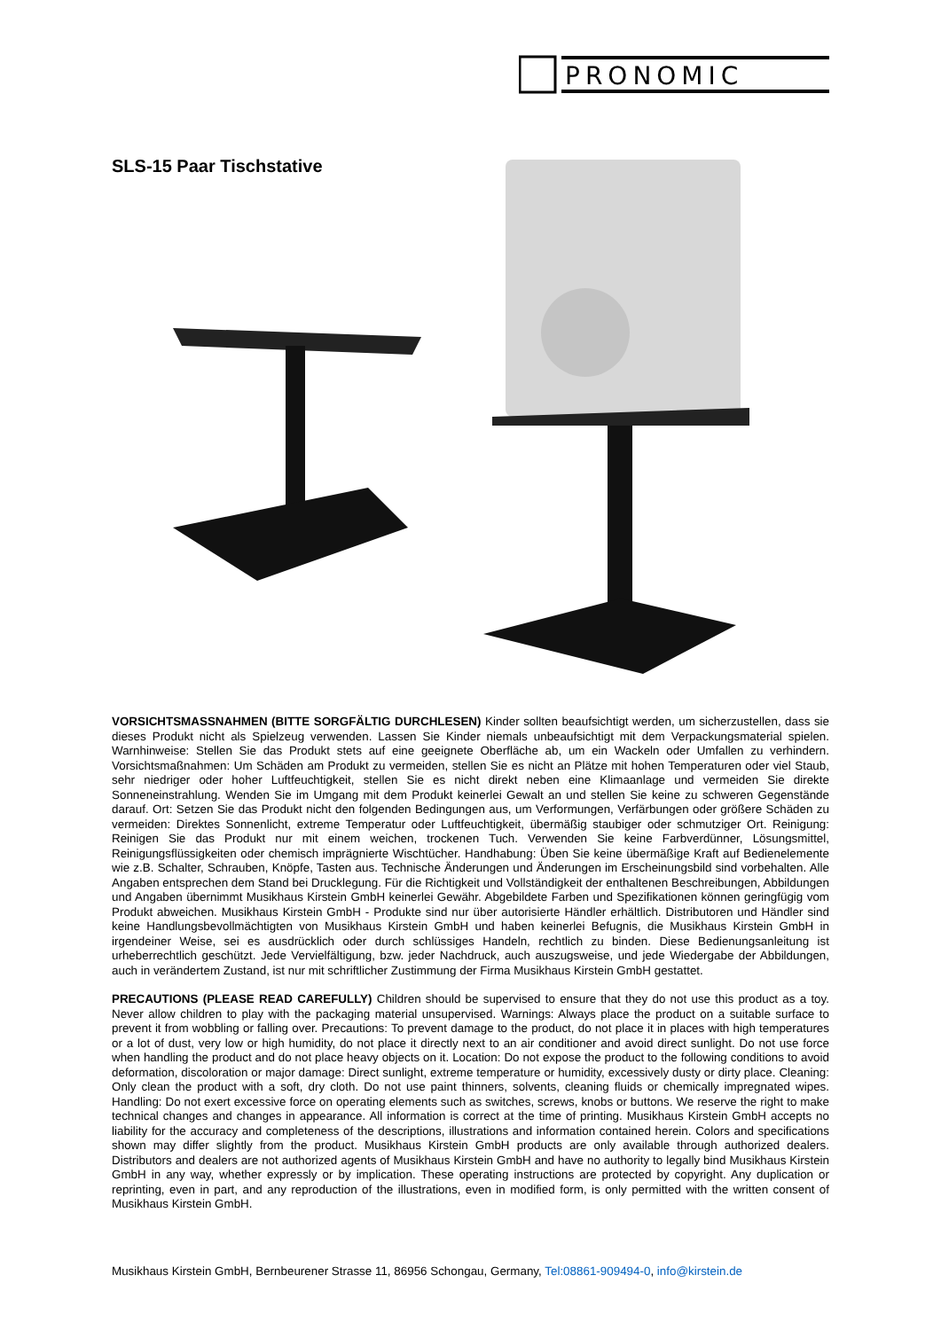PRONOMIC
SLS-15 Paar Tischstative
VORSICHTSMASSNAHMEN (BITTE SORGFÄLTIG DURCHLESEN) Kinder sollten beaufsichtigt werden, um sicherzustellen, dass sie dieses Produkt nicht als Spielzeug verwenden. Lassen Sie Kinder niemals unbeaufsichtigt mit dem Verpackungsmaterial spielen. Warnhinweise: Stellen Sie das Produkt stets auf eine geeignete Oberfläche ab, um ein Wackeln oder Umfallen zu verhindern. Vorsichtsmaßnahmen: Um Schäden am Produkt zu vermeiden, stellen Sie es nicht an Plätze mit hohen Temperaturen oder viel Staub, sehr niedriger oder hoher Luftfeuchtigkeit, stellen Sie es nicht direkt neben eine Klimaanlage und vermeiden Sie direkte Sonneneinstrahlung. Wenden Sie im Umgang mit dem Produkt keinerlei Gewalt an und stellen Sie keine zu schweren Gegenstände darauf. Ort: Setzen Sie das Produkt nicht den folgenden Bedingungen aus, um Verformungen, Verfärbungen oder größere Schäden zu vermeiden: Direktes Sonnenlicht, extreme Temperatur oder Luftfeuchtigkeit, übermäßig staubiger oder schmutziger Ort. Reinigung: Reinigen Sie das Produkt nur mit einem weichen, trockenen Tuch. Verwenden Sie keine Farbverdünner, Lösungsmittel, Reinigungsflüssigkeiten oder chemisch imprägnierte Wischtücher. Handhabung: Üben Sie keine übermäßige Kraft auf Bedienelemente wie z.B. Schalter, Schrauben, Knöpfe, Tasten aus. Technische Änderungen und Änderungen im Erscheinungsbild sind vorbehalten. Alle Angaben entsprechen dem Stand bei Drucklegung. Für die Richtigkeit und Vollständigkeit der enthaltenen Beschreibungen, Abbildungen und Angaben übernimmt Musikhaus Kirstein GmbH keinerlei Gewähr. Abgebildete Farben und Spezifikationen können geringfügig vom Produkt abweichen. Musikhaus Kirstein GmbH - Produkte sind nur über autorisierte Händler erhältlich. Distributoren und Händler sind keine Handlungsbevollmächtigten von Musikhaus Kirstein GmbH und haben keinerlei Befugnis, die Musikhaus Kirstein GmbH in irgendeiner Weise, sei es ausdrücklich oder durch schlüssiges Handeln, rechtlich zu binden. Diese Bedienungsanleitung ist urheberrechtlich geschützt. Jede Vervielfältigung, bzw. jeder Nachdruck, auch auszugsweise, und jede Wiedergabe der Abbildungen, auch in verändertem Zustand, ist nur mit schriftlicher Zustimmung der Firma Musikhaus Kirstein GmbH gestattet.
PRECAUTIONS (PLEASE READ CAREFULLY) Children should be supervised to ensure that they do not use this product as a toy. Never allow children to play with the packaging material unsupervised. Warnings: Always place the product on a suitable surface to prevent it from wobbling or falling over. Precautions: To prevent damage to the product, do not place it in places with high temperatures or a lot of dust, very low or high humidity, do not place it directly next to an air conditioner and avoid direct sunlight. Do not use force when handling the product and do not place heavy objects on it. Location: Do not expose the product to the following conditions to avoid deformation, discoloration or major damage: Direct sunlight, extreme temperature or humidity, excessively dusty or dirty place. Cleaning: Only clean the product with a soft, dry cloth. Do not use paint thinners, solvents, cleaning fluids or chemically impregnated wipes. Handling: Do not exert excessive force on operating elements such as switches, screws, knobs or buttons. We reserve the right to make technical changes and changes in appearance. All information is correct at the time of printing. Musikhaus Kirstein GmbH accepts no liability for the accuracy and completeness of the descriptions, illustrations and information contained herein. Colors and specifications shown may differ slightly from the product. Musikhaus Kirstein GmbH products are only available through authorized dealers. Distributors and dealers are not authorized agents of Musikhaus Kirstein GmbH and have no authority to legally bind Musikhaus Kirstein GmbH in any way, whether expressly or by implication. These operating instructions are protected by copyright. Any duplication or reprinting, even in part, and any reproduction of the illustrations, even in modified form, is only permitted with the written consent of Musikhaus Kirstein GmbH.
Musikhaus Kirstein GmbH, Bernbeurener Strasse 11, 86956 Schongau, Germany, Tel:08861-909494-0, info@kirstein.de